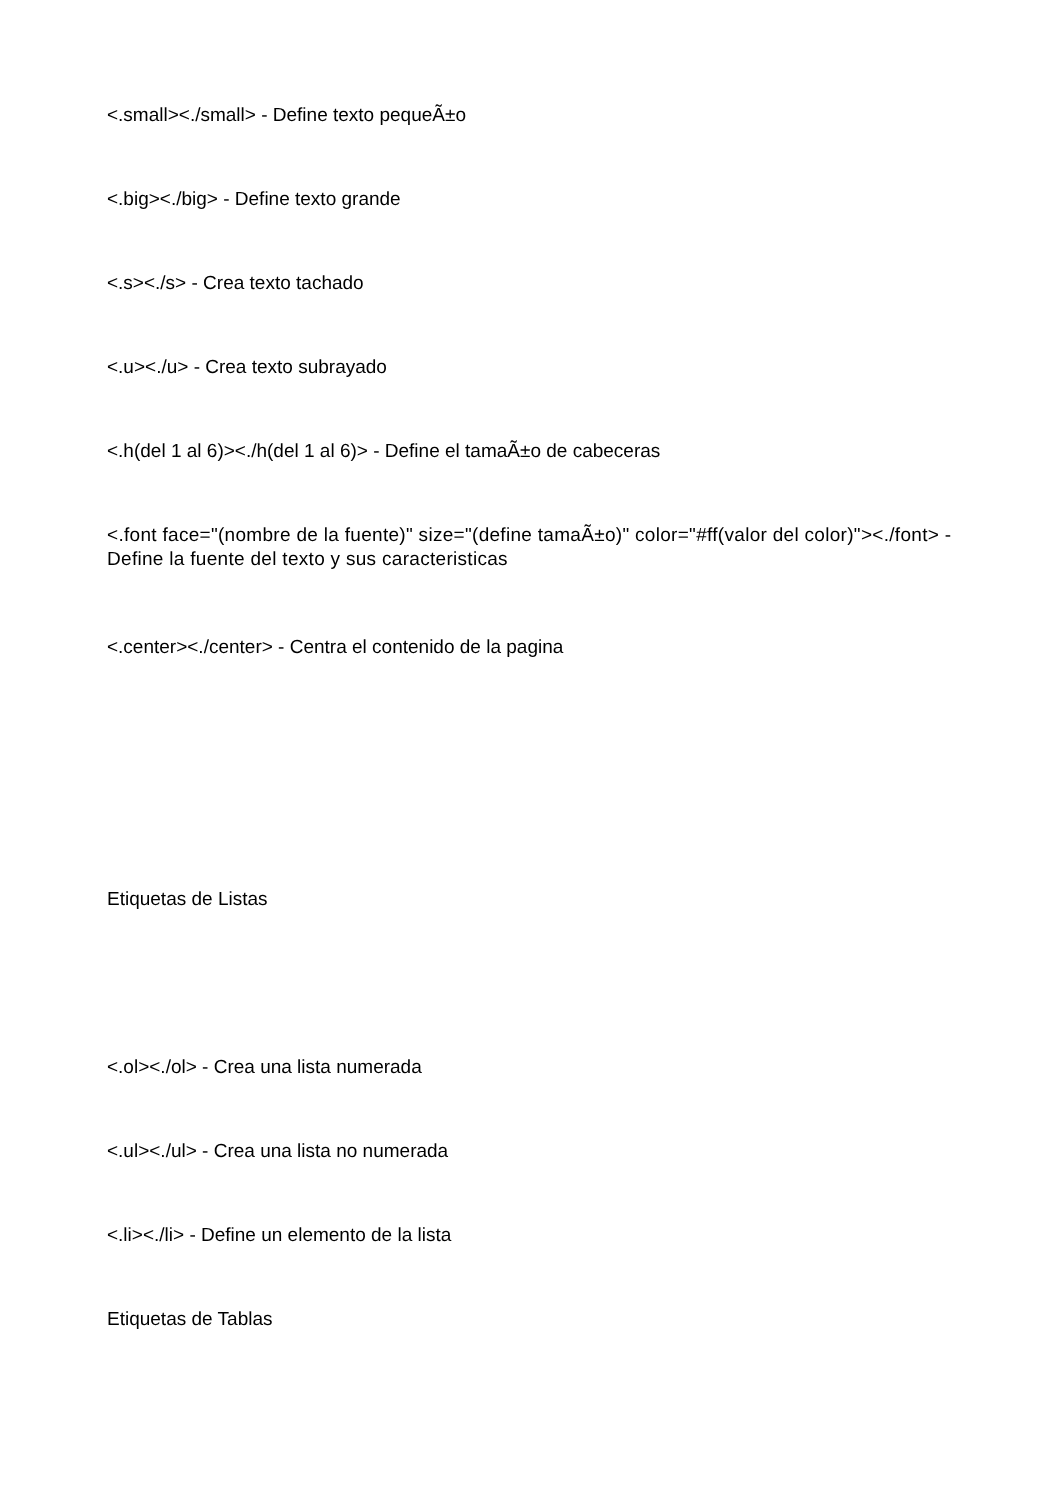<.small><./small> - Define texto pequeÃ±o
<.big><./big> - Define texto grande
<.s><./s> - Crea texto tachado
<.u><./u> - Crea texto subrayado
<.h(del 1 al 6)><./h(del 1 al 6)> - Define el tamaÃ±o de cabeceras
<.font face="(nombre de la fuente)" size="(define tamaÃ±o)" color="#ff(valor del color)"><./font> - Define la fuente del texto y sus caracteristicas
<.center><./center> - Centra el contenido de la pagina
Etiquetas de Listas
<.ol><./ol> - Crea una lista numerada
<.ul><./ul> - Crea una lista no numerada
<.li><./li> - Define un elemento de la lista
Etiquetas de Tablas